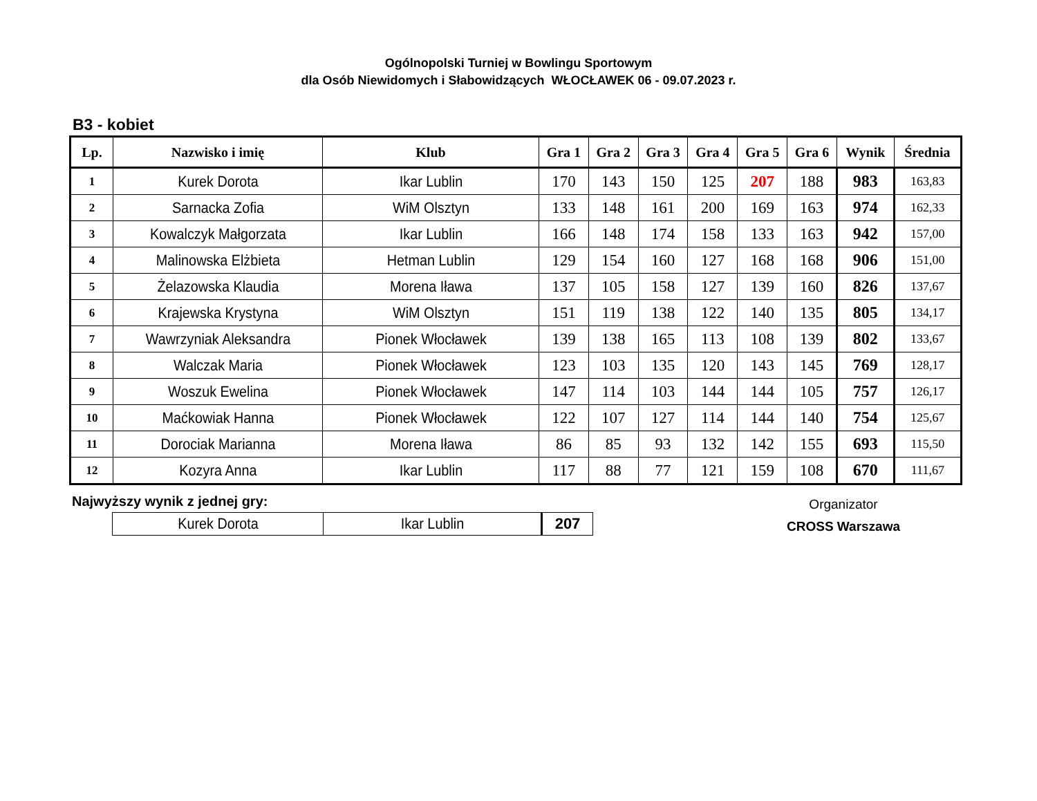Ogólnopolski Turniej w Bowlingu Sportowym
dla Osób Niewidomych i Słabowidzących WŁOCŁAWEK 06 - 09.07.2023 r.
B3 - kobiet
| Lp. | Nazwisko i imię | Klub | Gra 1 | Gra 2 | Gra 3 | Gra 4 | Gra 5 | Gra 6 | Wynik | Średnia |
| --- | --- | --- | --- | --- | --- | --- | --- | --- | --- | --- |
| 1 | Kurek Dorota | Ikar Lublin | 170 | 143 | 150 | 125 | 207 | 188 | 983 | 163,83 |
| 2 | Sarnacka Zofia | WiM Olsztyn | 133 | 148 | 161 | 200 | 169 | 163 | 974 | 162,33 |
| 3 | Kowalczyk Małgorzata | Ikar Lublin | 166 | 148 | 174 | 158 | 133 | 163 | 942 | 157,00 |
| 4 | Malinowska Elżbieta | Hetman Lublin | 129 | 154 | 160 | 127 | 168 | 168 | 906 | 151,00 |
| 5 | Żelazowska Klaudia | Morena Iława | 137 | 105 | 158 | 127 | 139 | 160 | 826 | 137,67 |
| 6 | Krajewska Krystyna | WiM Olsztyn | 151 | 119 | 138 | 122 | 140 | 135 | 805 | 134,17 |
| 7 | Wawrzyniak Aleksandra | Pionek Włocławek | 139 | 138 | 165 | 113 | 108 | 139 | 802 | 133,67 |
| 8 | Walczak Maria | Pionek Włocławek | 123 | 103 | 135 | 120 | 143 | 145 | 769 | 128,17 |
| 9 | Woszuk Ewelina | Pionek Włocławek | 147 | 114 | 103 | 144 | 144 | 105 | 757 | 126,17 |
| 10 | Maćkowiak Hanna | Pionek Włocławek | 122 | 107 | 127 | 114 | 144 | 140 | 754 | 125,67 |
| 11 | Dorociak Marianna | Morena Iława | 86 | 85 | 93 | 132 | 142 | 155 | 693 | 115,50 |
| 12 | Kozyra Anna | Ikar Lublin | 117 | 88 | 77 | 121 | 159 | 108 | 670 | 111,67 |
Najwyższy wynik z jednej gry:
| Kurek Dorota | Ikar Lublin | 207 |
Organizator
CROSS Warszawa